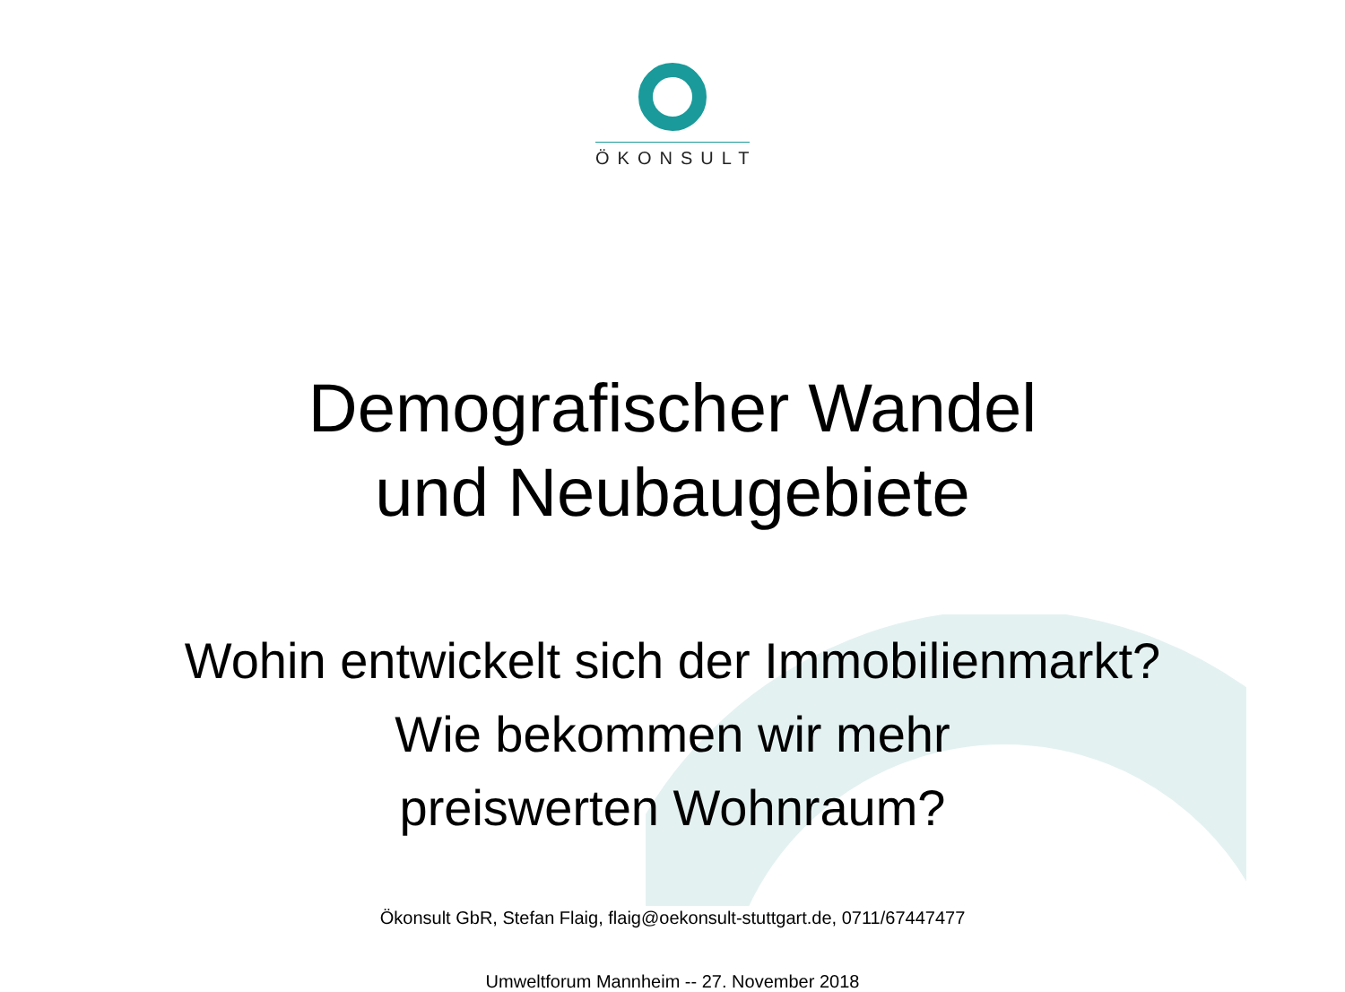ÖKONSULT
Demografischer Wandel
und Neubaugebiete
Wohin entwickelt sich der Immobilienmarkt?
Wie bekommen wir mehr
preiswerten Wohnraum?
Ökonsult GbR, Stefan Flaig, flaig@oekonsult-stuttgart.de, 0711/67447477
Umweltforum Mannheim -- 27. November 2018